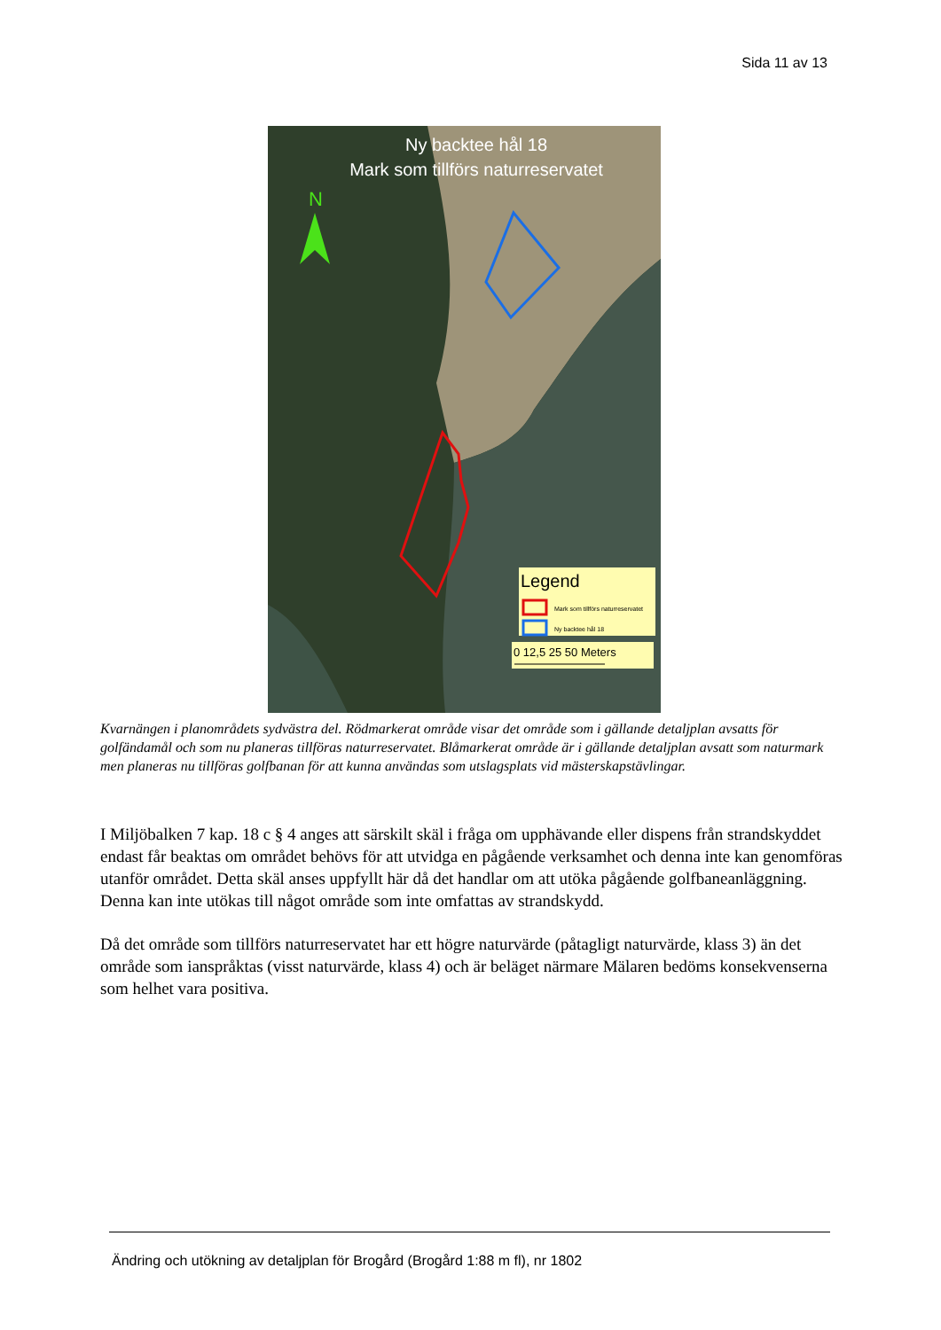Sida 11 av 13
N
Ny backtee hål 18
Mark som tillförs naturreservatet
Legend
Mark som tillförs naturreservatet
Ny backtee hål 18
0 12,5 25 50 Meters
Kvarnängen i planområdets sydvästra del. Rödmarkerat område visar det område som i gällande detaljplan avsatts för golfändamål och som nu planeras tillföras naturreservatet. Blåmarkerat område är i gällande detaljplan avsatt som naturmark men planeras nu tillföras golfbanan för att kunna användas som utslagsplats vid mästerskapstävlingar.
I Miljöbalken 7 kap. 18 c § 4 anges att särskilt skäl i fråga om upphävande eller dispens från strandskyddet endast får beaktas om området behövs för att utvidga en pågående verksamhet och denna inte kan genomföras utanför området. Detta skäl anses uppfyllt här då det handlar om att utöka pågående golfbaneanläggning. Denna kan inte utökas till något område som inte omfattas av strandskydd.
Då det område som tillförs naturreservatet har ett högre naturvärde (påtagligt naturvärde, klass 3) än det område som ianspråktas (visst naturvärde, klass 4) och är beläget närmare Mälaren bedöms konsekvenserna som helhet vara positiva.
Ändring och utökning av detaljplan för Brogård (Brogård 1:88 m fl), nr 1802